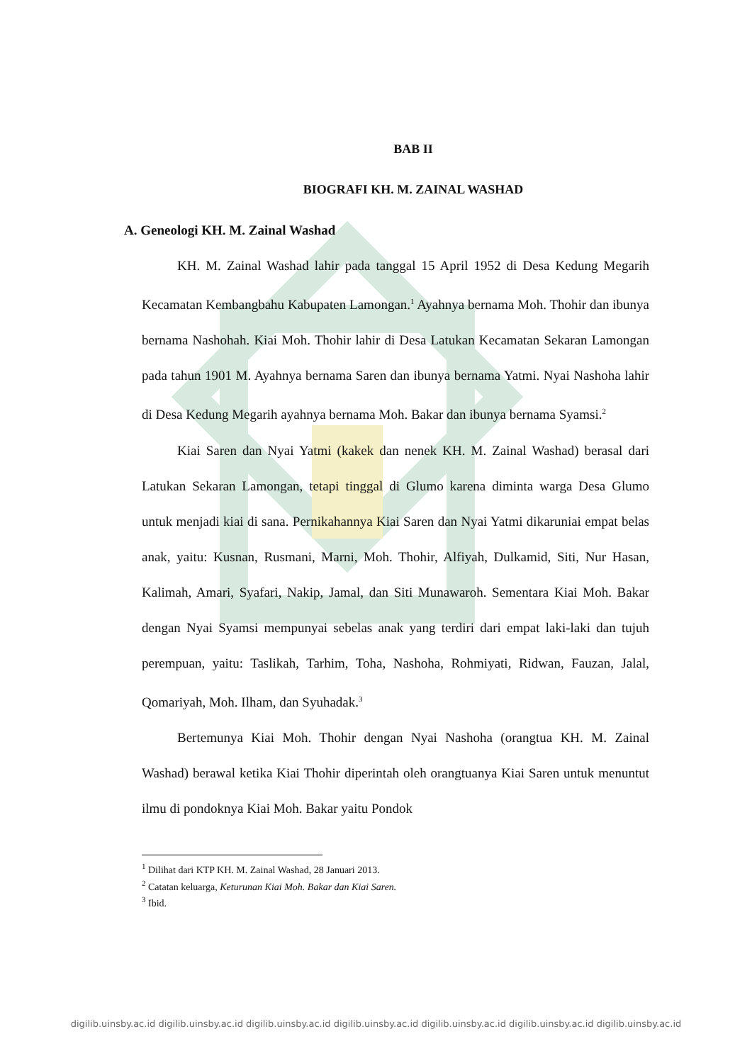BAB II
BIOGRAFI KH. M. ZAINAL WASHAD
A. Geneologi KH. M. Zainal Washad
KH. M. Zainal Washad lahir pada tanggal 15 April 1952 di Desa Kedung Megarih Kecamatan Kembangbahu Kabupaten Lamongan.<sup>1</sup> Ayahnya bernama Moh. Thohir dan ibunya bernama Nashohah. Kiai Moh. Thohir lahir di Desa Latukan Kecamatan Sekaran Lamongan pada tahun 1901 M. Ayahnya bernama Saren dan ibunya bernama Yatmi. Nyai Nashoha lahir di Desa Kedung Megarih ayahnya bernama Moh. Bakar dan ibunya bernama Syamsi.<sup>2</sup>
Kiai Saren dan Nyai Yatmi (kakek dan nenek KH. M. Zainal Washad) berasal dari Latukan Sekaran Lamongan, tetapi tinggal di Glumo karena diminta warga Desa Glumo untuk menjadi kiai di sana. Pernikahannya Kiai Saren dan Nyai Yatmi dikaruniai empat belas anak, yaitu: Kusnan, Rusmani, Marni, Moh. Thohir, Alfiyah, Dulkamid, Siti, Nur Hasan, Kalimah, Amari, Syafari, Nakip, Jamal, dan Siti Munawaroh. Sementara Kiai Moh. Bakar dengan Nyai Syamsi mempunyai sebelas anak yang terdiri dari empat laki-laki dan tujuh perempuan, yaitu: Taslikah, Tarhim, Toha, Nashoha, Rohmiyati, Ridwan, Fauzan, Jalal, Qomariyah, Moh. Ilham, dan Syuhadak.<sup>3</sup>
Bertemunya Kiai Moh. Thohir dengan Nyai Nashoha (orangtua KH. M. Zainal Washad) berawal ketika Kiai Thohir diperintah oleh orangtuanya Kiai Saren untuk menuntut ilmu di pondoknya Kiai Moh. Bakar yaitu Pondok
<sup>1</sup> Dilihat dari KTP KH. M. Zainal Washad, 28 Januari 2013.
<sup>2</sup> Catatan keluarga, Keturunan Kiai Moh. Bakar dan Kiai Saren.
<sup>3</sup> Ibid.
digilib.uinsby.ac.id digilib.uinsby.ac.id digilib.uinsby.ac.id digilib.uinsby.ac.id digilib.uinsby.ac.id digilib.uinsby.ac.id digilib.uinsby.ac.id